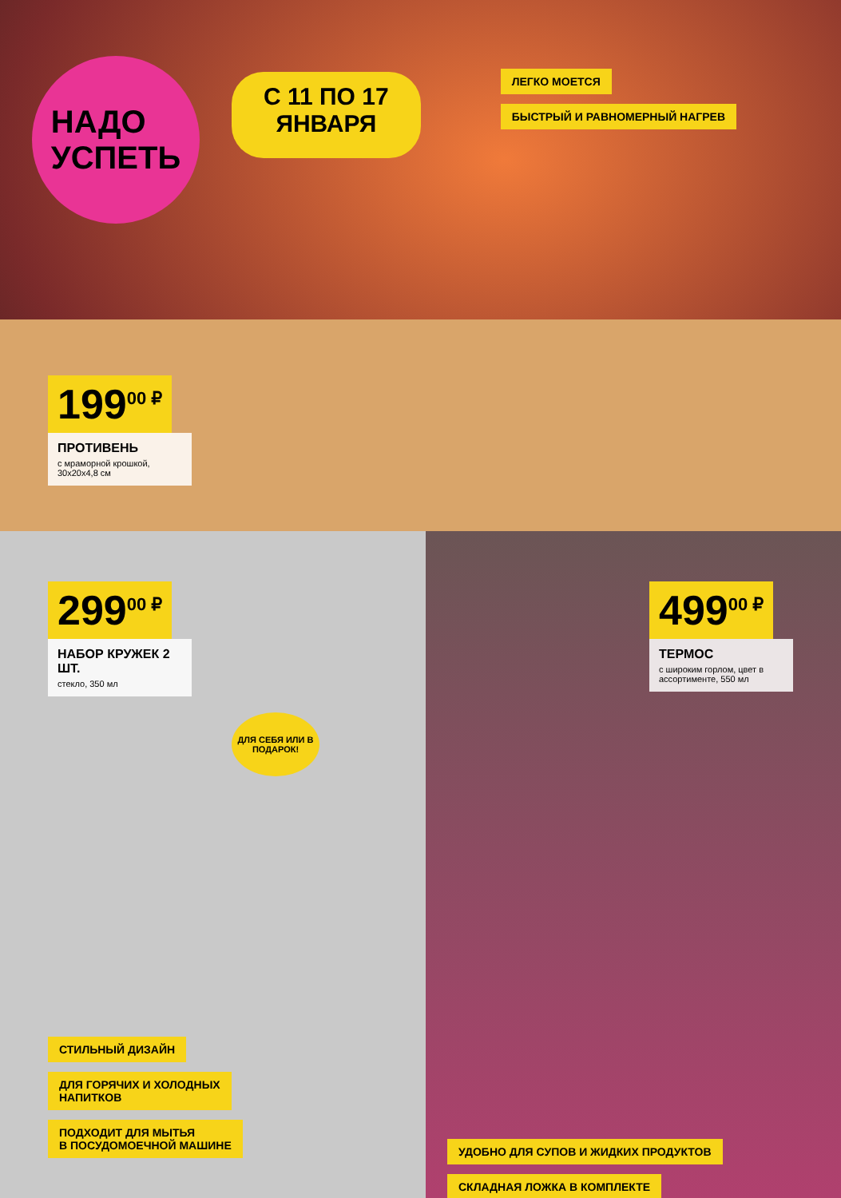НАДО
УСПЕТЬ
С 11 ПО 17
ЯНВАРЯ
ЛЕГКО МОЕТСЯ
БЫСТРЫЙ И РАВНОМЕРНЫЙ НАГРЕВ
199<sup>00 ₽</sup>
ПРОТИВЕНЬ
с мраморной крошкой, 30х20х4,8 см
299<sup>00 ₽</sup>
НАБОР КРУЖЕК 2 ШТ.
стекло, 350 мл
ДЛЯ СЕБЯ ИЛИ В ПОДАРОК!
СТИЛЬНЫЙ ДИЗАЙН
ДЛЯ ГОРЯЧИХ И ХОЛОДНЫХ
НАПИТКОВ
ПОДХОДИТ ДЛЯ МЫТЬЯ
В ПОСУДОМОЕЧНОЙ МАШИНЕ
499<sup>00 ₽</sup>
ТЕРМОС
с широким горлом, цвет в ассортименте, 550 мл
УДОБНО ДЛЯ СУПОВ И ЖИДКИХ ПРОДУКТОВ
СКЛАДНАЯ ЛОЖКА В КОМПЛЕКТЕ